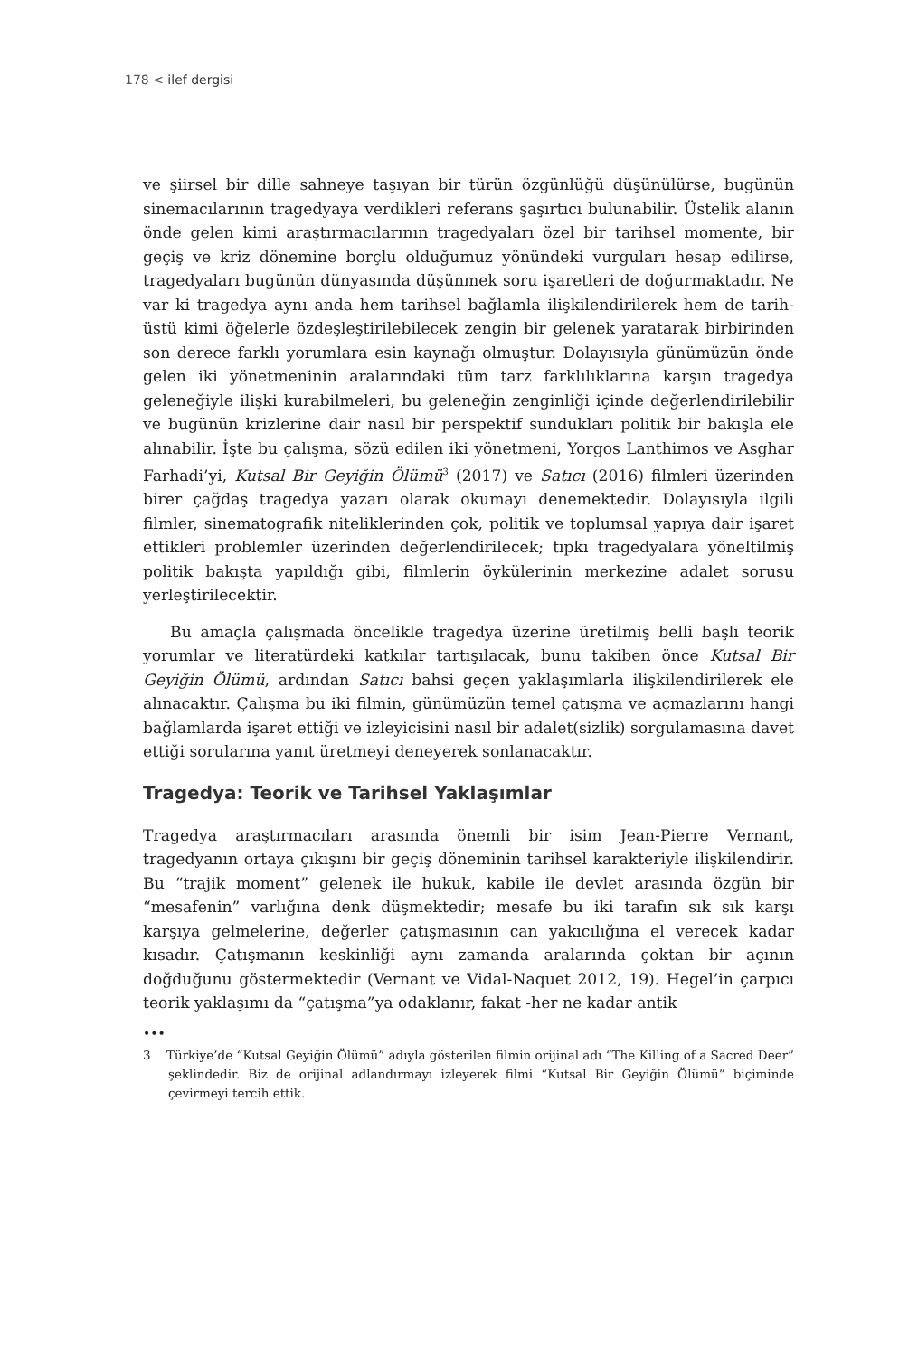178 < ilef dergisi
ve şiirsel bir dille sahneye taşıyan bir türün özgünlüğü düşünülürse, bugünün sinemacılarının tragedyaya verdikleri referans şaşırtıcı bulunabilir. Üstelik alanın önde gelen kimi araştırmacılarının tragedyaları özel bir tarihsel momente, bir geçiş ve kriz dönemine borçlu olduğumuz yönündeki vurguları hesap edilirse, tragedyaları bugünün dünyasında düşünmek soru işaretleri de doğurmaktadır. Ne var ki tragedya aynı anda hem tarihsel bağlamla ilişkilendirilerek hem de tarih-üstü kimi öğelerle özdeşleştirilebilecek zengin bir gelenek yaratarak birbirinden son derece farklı yorumlara esin kaynağı olmuştur. Dolayısıyla günümüzün önde gelen iki yönetmeninin aralarındaki tüm tarz farklılıklarına karşın tragedya geleneğiyle ilişki kurabilmeleri, bu geleneğin zenginliği içinde değerlendirilebilir ve bugünün krizlerine dair nasıl bir perspektif sundukları politik bir bakışla ele alınabilir. İşte bu çalışma, sözü edilen iki yönetmeni, Yorgos Lanthimos ve Asghar Farhadi’yi, Kutsal Bir Geyiğin Ölümü<sup>3</sup> (2017) ve Satıcı (2016) filmleri üzerinden birer çağdaş tragedya yazarı olarak okumayı denemektedir. Dolayısıyla ilgili filmler, sinematografik niteliklerinden çok, politik ve toplumsal yapıya dair işaret ettikleri problemler üzerinden değerlendirilecek; tıpkı tragedyalara yöneltilmiş politik bakışta yapıldığı gibi, filmlerin öykülerinin merkezine adalet sorusu yerleştirilecektir.
Bu amaçla çalışmada öncelikle tragedya üzerine üretilmiş belli başlı teorik yorumlar ve literatürdeki katkılar tartışılacak, bunu takiben önce Kutsal Bir Geyiğin Ölümü, ardından Satıcı bahsi geçen yaklaşımlarla ilişkilendirilerek ele alınacaktır. Çalışma bu iki filmin, günümüzün temel çatışma ve açmazlarını hangi bağlamlarda işaret ettiği ve izleyicisini nasıl bir adalet(sizlik) sorgulamasına davet ettiği sorularına yanıt üretmeyi deneyerek sonlanacaktır.
Tragedya: Teorik ve Tarihsel Yaklaşımlar
Tragedya araştırmacıları arasında önemli bir isim Jean-Pierre Vernant, tragedyanın ortaya çıkışını bir geçiş döneminin tarihsel karakteriyle ilişkilendirir. Bu “trajik moment” gelenek ile hukuk, kabile ile devlet arasında özgün bir “mesafenin” varlığına denk düşmektedir; mesafe bu iki tarafın sık sık karşı karşıya gelmelerine, değerler çatışmasının can yakıcılığına el verecek kadar kısadır. Çatışmanın keskinliği aynı zamanda aralarında çoktan bir açının doğduğunu göstermektedir (Vernant ve Vidal-Naquet 2012, 19). Hegel’in çarpıcı teorik yaklaşımı da “çatışma”ya odaklanır, fakat -her ne kadar antik
•••
3 Türkiye’de “Kutsal Geyiğin Ölümü” adıyla gösterilen filmin orijinal adı “The Killing of a Sacred Deer” şeklindedir. Biz de orijinal adlandırmayı izleyerek filmi “Kutsal Bir Geyiğin Ölümü” biçiminde çevirmeyi tercih ettik.